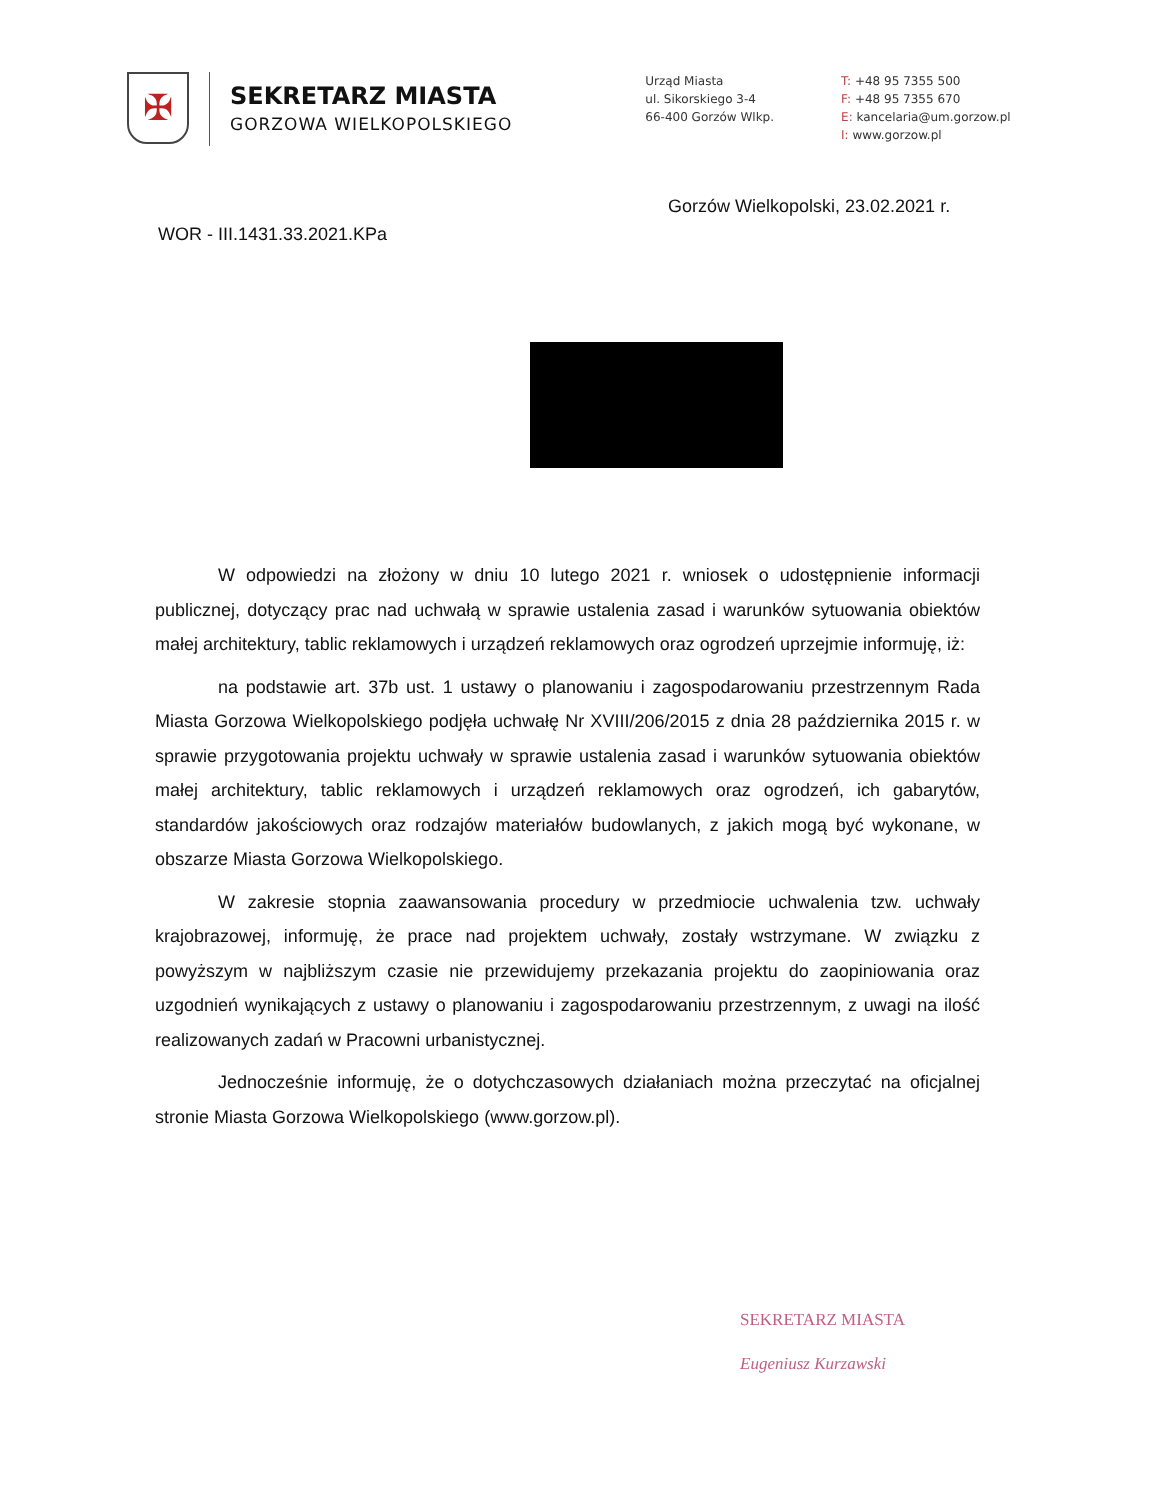✠
SEKRETARZ MIASTA
GORZOWA WIELKOPOLSKIEGO
Urząd Miasta
ul. Sikorskiego 3-4
66-400 Gorzów Wlkp.
T: +48 95 7355 500
F: +48 95 7355 670
E: kancelaria@um.gorzow.pl
I: www.gorzow.pl
Gorzów Wielkopolski, 23.02.2021 r.
WOR - III.1431.33.2021.KPa
W odpowiedzi na złożony w dniu 10 lutego 2021 r. wniosek o udostępnienie informacji publicznej, dotyczący prac nad uchwałą w sprawie ustalenia zasad i warunków sytuowania obiektów małej architektury, tablic reklamowych i urządzeń reklamowych oraz ogrodzeń uprzejmie informuję, iż:
na podstawie art. 37b ust. 1 ustawy o planowaniu i zagospodarowaniu przestrzennym Rada Miasta Gorzowa Wielkopolskiego podjęła uchwałę Nr XVIII/206/2015 z dnia 28 października 2015 r. w sprawie przygotowania projektu uchwały w sprawie ustalenia zasad i warunków sytuowania obiektów małej architektury, tablic reklamowych i urządzeń reklamowych oraz ogrodzeń, ich gabarytów, standardów jakościowych oraz rodzajów materiałów budowlanych, z jakich mogą być wykonane, w obszarze Miasta Gorzowa Wielkopolskiego.
W zakresie stopnia zaawansowania procedury w przedmiocie uchwalenia tzw. uchwały krajobrazowej, informuję, że prace nad projektem uchwały, zostały wstrzymane. W związku z powyższym w najbliższym czasie nie przewidujemy przekazania projektu do zaopiniowania oraz uzgodnień wynikających z ustawy o planowaniu i zagospodarowaniu przestrzennym, z uwagi na ilość realizowanych zadań w Pracowni urbanistycznej.
Jednocześnie informuję, że o dotychczasowych działaniach można przeczytać na oficjalnej stronie Miasta Gorzowa Wielkopolskiego (www.gorzow.pl).
SEKRETARZ MIASTA
Eugeniusz Kurzawski